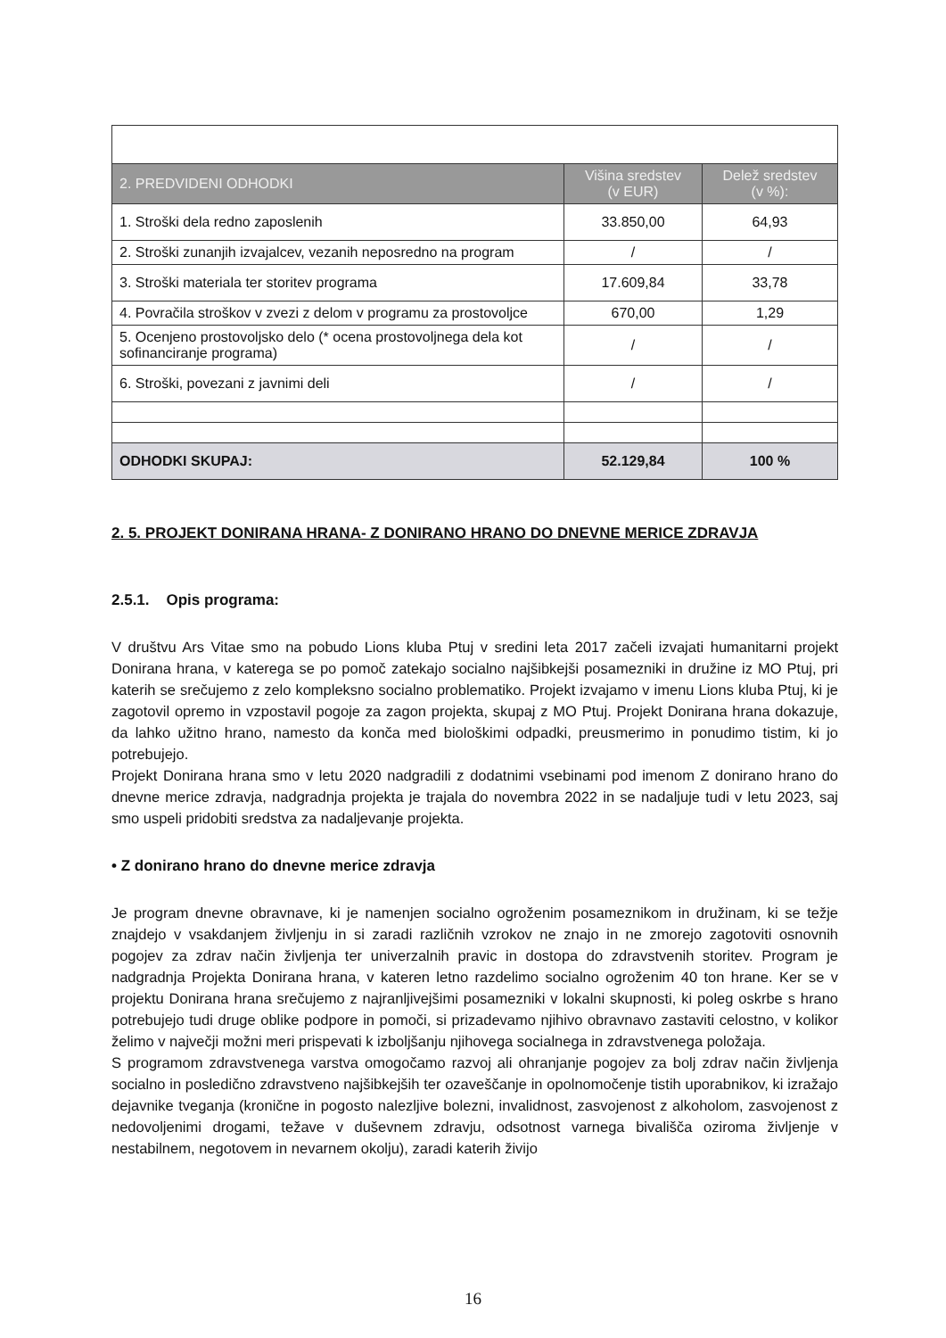| 2. PREDVIDENI ODHODKI | Višina sredstev (v EUR) | Delež sredstev (v %): |
| --- | --- | --- |
| 1. Stroški dela redno zaposlenih | 33.850,00 | 64,93 |
| 2. Stroški zunanjih izvajalcev, vezanih neposredno na program | / | / |
| 3. Stroški materiala ter storitev programa | 17.609,84 | 33,78 |
| 4. Povračila stroškov v zvezi z delom v programu za prostovoljce | 670,00 | 1,29 |
| 5. Ocenjeno prostovoljsko delo (* ocena prostovoljnega dela kot sofinanciranje programa) | / | / |
| 6. Stroški, povezani z javnimi deli | / | / |
| ODHODKI SKUPAJ: | 52.129,84 | 100 % |
2. 5. PROJEKT DONIRANA HRANA- Z DONIRANO HRANO DO DNEVNE MERICE ZDRAVJA
2.5.1. Opis programa:
V društvu Ars Vitae smo na pobudo Lions kluba Ptuj v sredini leta 2017 začeli izvajati humanitarni projekt Donirana hrana, v katerega se po pomoč zatekajo socialno najšibkejši posamezniki in družine iz MO Ptuj, pri katerih se srečujemo z zelo kompleksno socialno problematiko. Projekt izvajamo v imenu Lions kluba Ptuj, ki je zagotovil opremo in vzpostavil pogoje za zagon projekta, skupaj z MO Ptuj. Projekt Donirana hrana dokazuje, da lahko užitno hrano, namesto da konča med biološkimi odpadki, preusmerimo in ponudimo tistim, ki jo potrebujejo.
Projekt Donirana hrana smo v letu 2020 nadgradili z dodatnimi vsebinami pod imenom Z donirano hrano do dnevne merice zdravja, nadgradnja projekta je trajala do novembra 2022 in se nadaljuje tudi v letu 2023, saj smo uspeli pridobiti sredstva za nadaljevanje projekta.
• Z donirano hrano do dnevne merice zdravja
Je program dnevne obravnave, ki je namenjen socialno ogroženim posameznikom in družinam, ki se težje znajdejo v vsakdanjem življenju in si zaradi različnih vzrokov ne znajo in ne zmorejo zagotoviti osnovnih pogojev za zdrav način življenja ter univerzalnih pravic in dostopa do zdravstvenih storitev. Program je nadgradnja Projekta Donirana hrana, v kateren letno razdelimo socialno ogroženim 40 ton hrane. Ker se v projektu Donirana hrana srečujemo z najranljivejšimi posamezniki v lokalni skupnosti, ki poleg oskrbe s hrano potrebujejo tudi druge oblike podpore in pomoči, si prizadevamo njihivo obravnavo zastaviti celostno, v kolikor želimo v največji možni meri prispevati k izboljšanju njihovega socialnega in zdravstvenega položaja.
S programom zdravstvenega varstva omogočamo razvoj ali ohranjanje pogojev za bolj zdrav način življenja socialno in posledično zdravstveno najšibkejših ter ozaveščanje in opolnomočenje tistih uporabnikov, ki izražajo dejavnike tveganja (kronične in pogosto nalezljive bolezni, invalidnost, zasvojenost z alkoholom, zasvojenost z nedovoljenimi drogami, težave v duševnem zdravju, odsotnost varnega bivališča oziroma življenje v nestabilnem, negotovem in nevarnem okolju), zaradi katerih živijo
16